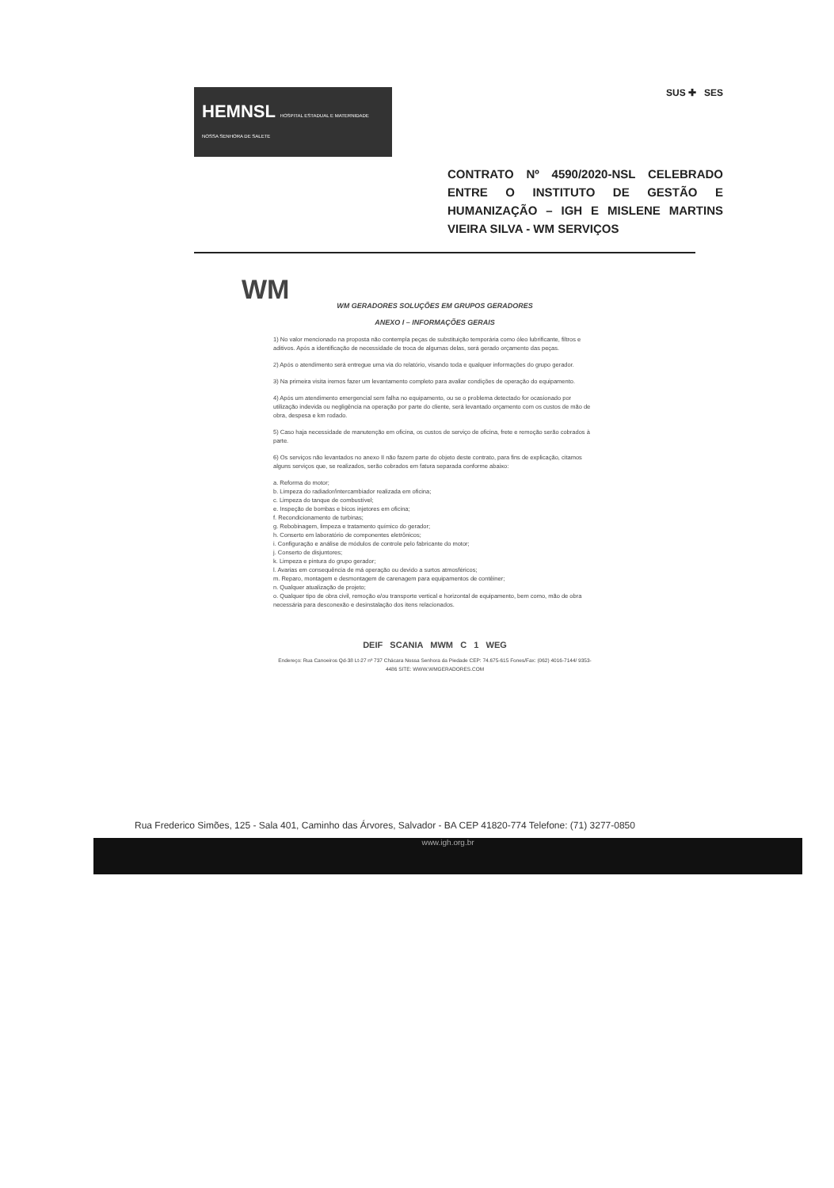HEMNSL HOSPITAL ESTADUAL E MATERNIDADE NOSSA SENHORA DE SALETE
SUS ✚ SES
CONTRATO Nº 4590/2020-NSL CELEBRADO ENTRE O INSTITUTO DE GESTÃO E HUMANIZAÇÃO – IGH E MISLENE MARTINS VIEIRA SILVA - WM SERVIÇOS
WM
WM GERADORES SOLUÇÕES EM GRUPOS GERADORES
ANEXO I – INFORMAÇÕES GERAIS
1) No valor mencionado na proposta não contempla peças de substituição temporária como óleo lubrificante, filtros e aditivos. Após a identificação de necessidade de troca de algumas delas, será gerado orçamento das peças.
2) Após o atendimento será entregue uma via do relatório, visando toda e qualquer informações do grupo gerador.
3) Na primeira visita iremos fazer um levantamento completo para avaliar condições de operação do equipamento.
4) Após um atendimento emergencial sem falha no equipamento, ou se o problema detectado for ocasionado por utilização indevida ou negligência na operação por parte do cliente, será levantado orçamento com os custos de mão de obra, despesa e km rodado.
5) Caso haja necessidade de manutenção em oficina, os custos de serviço de oficina, frete e remoção serão cobrados à parte.
6) Os serviços não levantados no anexo II não fazem parte do objeto deste contrato, para fins de explicação, citamos alguns serviços que, se realizados, serão cobrados em fatura separada conforme abaixo:
a. Reforma do motor;
b. Limpeza do radiador/intercambiador realizada em oficina;
c. Limpeza do tanque de combustível;
e. Inspeção de bombas e bicos injetores em oficina;
f. Recondicionamento de turbinas;
g. Rebobinagem, limpeza e tratamento químico do gerador;
h. Conserto em laboratório de componentes eletrônicos;
i. Configuração e análise de módulos de controle pelo fabricante do motor;
j. Conserto de disjuntores;
k. Limpeza e pintura do grupo gerador;
l. Avarias em consequência de má operação ou devido a surtos atmosféricos;
m. Reparo, montagem e desmontagem de carenagem para equipamentos de contêiner;
n. Qualquer atualização de projeto;
o. Qualquer tipo de obra civil, remoção e/ou transporte vertical e horizontal de equipamento, bem como, mão de obra necessária para desconexão e desinstalação dos itens relacionados.
DEIF SCANIA MWM C 1 WEG
Endereço: Rua Canoeiros Qd-38 Lt-27 nº 737 Chácara Nossa Senhora da Piedade CEP: 74.675-615 Fones/Fax: (062) 4016-7144/ 9353-4486 SITE: WWW.WMGERADORES.COM
Rua Frederico Simões, 125 - Sala 401, Caminho das Árvores, Salvador - BA CEP 41820-774 Telefone: (71) 3277-0850
www.igh.org.br